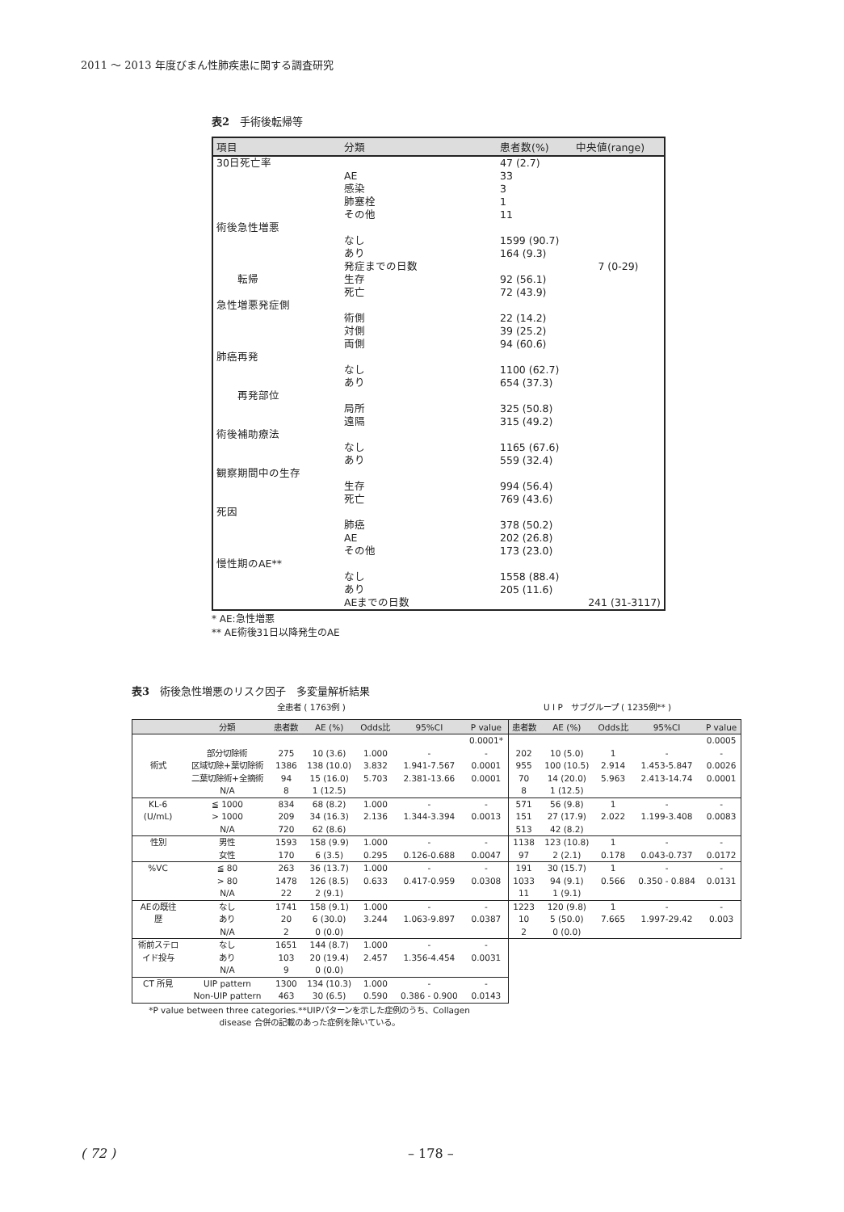2011 ～ 2013 年度びまん性肺疾患に関する調査研究
表2　手術後転帰等
| 項目 | 分類 | 患者数(%) | 中央値(range) |
| --- | --- | --- | --- |
| 30日死亡率 | | 47 (2.7) | |
| | AE | 33 | |
| | 感染 | 3 | |
| | 肺塞栓 | 1 | |
| | その他 | 11 | |
| 術後急性増悪 | | | |
| | なし | 1599 (90.7) | |
| | あり | 164 (9.3) | |
| | 発症までの日数 | | 7 (0-29) |
| 転帰 | 生存 | 92 (56.1) | |
| | 死亡 | 72 (43.9) | |
| 急性増悪発症側 | | | |
| | 術側 | 22 (14.2) | |
| | 対側 | 39 (25.2) | |
| | 両側 | 94 (60.6) | |
| 肺癌再発 | | | |
| | なし | 1100 (62.7) | |
| | あり | 654 (37.3) | |
| 再発部位 | | | |
| | 局所 | 325 (50.8) | |
| | 遠隔 | 315 (49.2) | |
| 術後補助療法 | | | |
| | なし | 1165 (67.6) | |
| | あり | 559 (32.4) | |
| 観察期間中の生存 | | | |
| | 生存 | 994 (56.4) | |
| | 死亡 | 769 (43.6) | |
| 死因 | | | |
| | 肺癌 | 378 (50.2) | |
| | AE | 202 (26.8) | |
| | その他 | 173 (23.0) | |
| 慢性期のAE** | | | |
| | なし | 1558 (88.4) | |
| | あり | 205 (11.6) | |
| | AEまでの日数 | | 241 (31-3117) |
* AE:急性増悪
** AE術後31日以降発生のAE
表3　術後急性増悪のリスク因子　多変量解析結果
全患者 ( 1763例 ) U I P　サブグループ ( 1235例** )
| | 分類 | 患者数 | AE (%) | Odds比 | 95%CI | P value | 患者数 | AE (%) | Odds比 | 95%CI | P value |
| --- | --- | --- | --- | --- | --- | --- | --- | --- | --- | --- | --- |
| | | | | | | 0.0001* | | | | | 0.0005 |
| | 部分切除術 | 275 | 10 (3.6) | 1.000 | - | - | 202 | 10 (5.0) | 1 | - | - |
| 術式 | 区域切除+葉切除術 | 1386 | 138 (10.0) | 3.832 | 1.941-7.567 | 0.0001 | 955 | 100 (10.5) | 2.914 | 1.453-5.847 | 0.0026 |
| | 二葉切除術+全摘術 | 94 | 15 (16.0) | 5.703 | 2.381-13.66 | 0.0001 | 70 | 14 (20.0) | 5.963 | 2.413-14.74 | 0.0001 |
| | N/A | 8 | 1 (12.5) | | | | 8 | 1 (12.5) | | | |
| KL-6 | ≦ 1000 | 834 | 68 (8.2) | 1.000 | - | - | 571 | 56 (9.8) | 1 | - | - |
| (U/mL) | > 1000 | 209 | 34 (16.3) | 2.136 | 1.344-3.394 | 0.0013 | 151 | 27 (17.9) | 2.022 | 1.199-3.408 | 0.0083 |
| | N/A | 720 | 62 (8.6) | | | | 513 | 42 (8.2) | | | |
| 性別 | 男性 | 1593 | 158 (9.9) | 1.000 | - | - | 1138 | 123 (10.8) | 1 | - | - |
| | 女性 | 170 | 6 (3.5) | 0.295 | 0.126-0.688 | 0.0047 | 97 | 2 (2.1) | 0.178 | 0.043-0.737 | 0.0172 |
| %VC | ≦ 80 | 263 | 36 (13.7) | 1.000 | - | - | 191 | 30 (15.7) | 1 | - | - |
| | > 80 | 1478 | 126 (8.5) | 0.633 | 0.417-0.959 | 0.0308 | 1033 | 94 (9.1) | 0.566 | 0.350 - 0.884 | 0.0131 |
| | N/A | 22 | 2 (9.1) | | | | 11 | 1 (9.1) | | | |
| AEの既往 | なし | 1741 | 158 (9.1) | 1.000 | - | - | 1223 | 120 (9.8) | 1 | - | - |
| 歴 | あり | 20 | 6 (30.0) | 3.244 | 1.063-9.897 | 0.0387 | 10 | 5 (50.0) | 7.665 | 1.997-29.42 | 0.003 |
| | N/A | 2 | 0 (0.0) | | | | 2 | 0 (0.0) | | | |
| 術前ステロ | なし | 1651 | 144 (8.7) | 1.000 | - | - | | | | | |
| イド投与 | あり | 103 | 20 (19.4) | 2.457 | 1.356-4.454 | 0.0031 | | | | | |
| | N/A | 9 | 0 (0.0) | | | | | | | | |
| CT 所見 | UIP pattern | 1300 | 134 (10.3) | 1.000 | - | - | | | | | |
| | Non-UIP pattern | 463 | 30 (6.5) | 0.590 | 0.386 - 0.900 | 0.0143 | | | | | |
*P value between three categories.**UIPパターンを示した症例のうち、Collagen disease 合併の記載のあった症例を除いている。
( 72 ) – 178 –